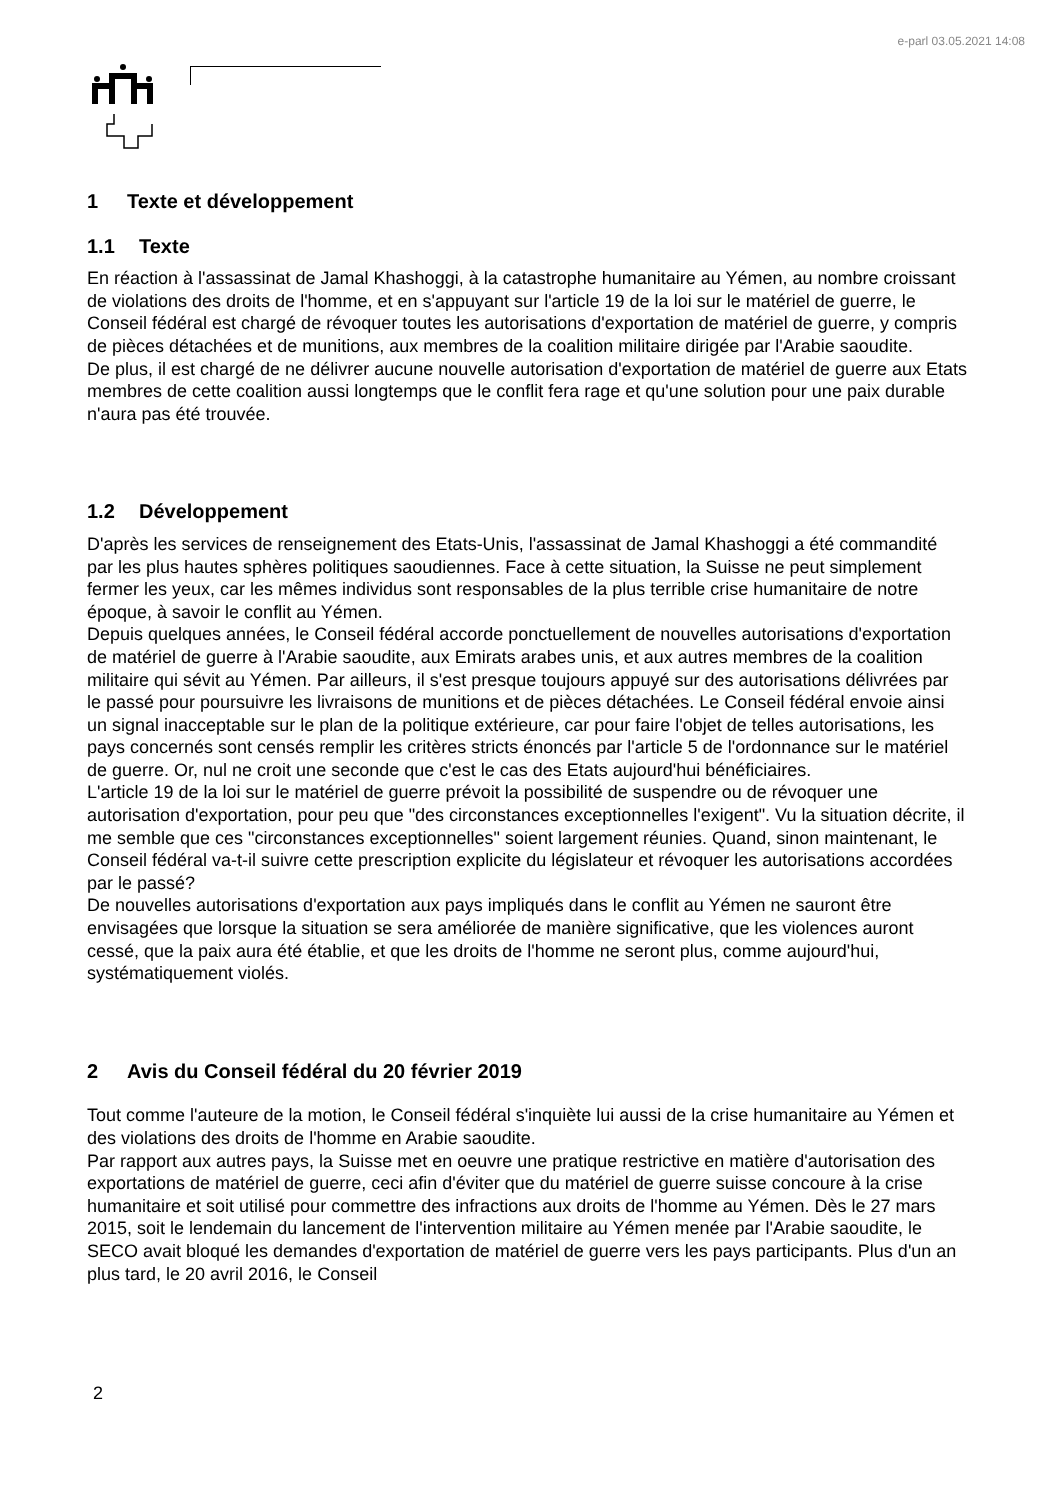e-parl 03.05.2021 14:08
1 Texte et développement
1.1 Texte
En réaction à l'assassinat de Jamal Khashoggi, à la catastrophe humanitaire au Yémen, au nombre croissant de violations des droits de l'homme, et en s'appuyant sur l'article 19 de la loi sur le matériel de guerre, le Conseil fédéral est chargé de révoquer toutes les autorisations d'exportation de matériel de guerre, y compris de pièces détachées et de munitions, aux membres de la coalition militaire dirigée par l'Arabie saoudite.
De plus, il est chargé de ne délivrer aucune nouvelle autorisation d'exportation de matériel de guerre aux Etats membres de cette coalition aussi longtemps que le conflit fera rage et qu'une solution pour une paix durable n'aura pas été trouvée.
1.2 Développement
D'après les services de renseignement des Etats-Unis, l'assassinat de Jamal Khashoggi a été commandité par les plus hautes sphères politiques saoudiennes. Face à cette situation, la Suisse ne peut simplement fermer les yeux, car les mêmes individus sont responsables de la plus terrible crise humanitaire de notre époque, à savoir le conflit au Yémen.
Depuis quelques années, le Conseil fédéral accorde ponctuellement de nouvelles autorisations d'exportation de matériel de guerre à l'Arabie saoudite, aux Emirats arabes unis, et aux autres membres de la coalition militaire qui sévit au Yémen. Par ailleurs, il s'est presque toujours appuyé sur des autorisations délivrées par le passé pour poursuivre les livraisons de munitions et de pièces détachées. Le Conseil fédéral envoie ainsi un signal inacceptable sur le plan de la politique extérieure, car pour faire l'objet de telles autorisations, les pays concernés sont censés remplir les critères stricts énoncés par l'article 5 de l'ordonnance sur le matériel de guerre. Or, nul ne croit une seconde que c'est le cas des Etats aujourd'hui bénéficiaires.
L'article 19 de la loi sur le matériel de guerre prévoit la possibilité de suspendre ou de révoquer une autorisation d'exportation, pour peu que "des circonstances exceptionnelles l'exigent". Vu la situation décrite, il me semble que ces "circonstances exceptionnelles" soient largement réunies. Quand, sinon maintenant, le Conseil fédéral va-t-il suivre cette prescription explicite du législateur et révoquer les autorisations accordées par le passé?
De nouvelles autorisations d'exportation aux pays impliqués dans le conflit au Yémen ne sauront être envisagées que lorsque la situation se sera améliorée de manière significative, que les violences auront cessé, que la paix aura été établie, et que les droits de l'homme ne seront plus, comme aujourd'hui, systématiquement violés.
2 Avis du Conseil fédéral du 20 février 2019
Tout comme l'auteure de la motion, le Conseil fédéral s'inquiète lui aussi de la crise humanitaire au Yémen et des violations des droits de l'homme en Arabie saoudite.
Par rapport aux autres pays, la Suisse met en oeuvre une pratique restrictive en matière d'autorisation des exportations de matériel de guerre, ceci afin d'éviter que du matériel de guerre suisse concoure à la crise humanitaire et soit utilisé pour commettre des infractions aux droits de l'homme au Yémen. Dès le 27 mars 2015, soit le lendemain du lancement de l'intervention militaire au Yémen menée par l'Arabie saoudite, le SECO avait bloqué les demandes d'exportation de matériel de guerre vers les pays participants. Plus d'un an plus tard, le 20 avril 2016, le Conseil
2